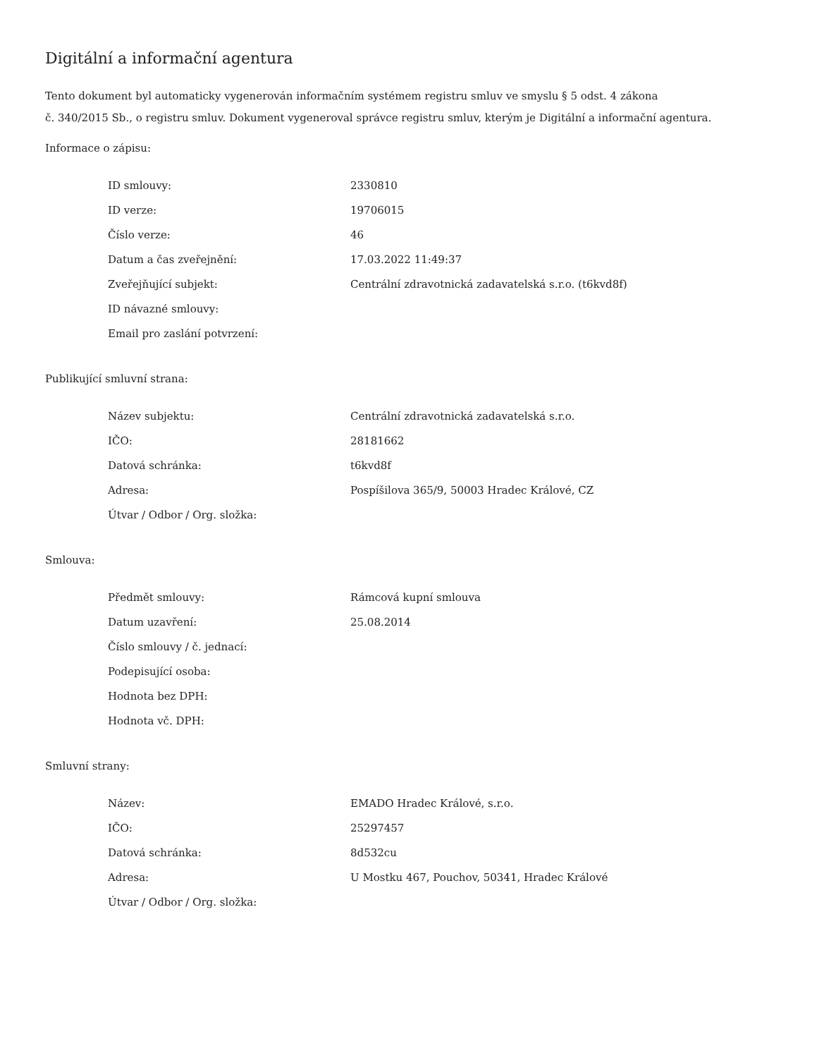Digitální a informační agentura
Tento dokument byl automaticky vygenerován informačním systémem registru smluv ve smyslu § 5 odst. 4 zákona
č. 340/2015 Sb., o registru smluv. Dokument vygeneroval správce registru smluv, kterým je Digitální a informační agentura.
Informace o zápisu:
| ID smlouvy: | 2330810 |
| ID verze: | 19706015 |
| Číslo verze: | 46 |
| Datum a čas zveřejnění: | 17.03.2022 11:49:37 |
| Zveřejňující subjekt: | Centrální zdravotnická zadavatelská s.r.o. (t6kvd8f) |
| ID návazné smlouvy: | |
| Email pro zaslání potvrzení: | |
Publikující smluvní strana:
| Název subjektu: | Centrální zdravotnická zadavatelská s.r.o. |
| IČO: | 28181662 |
| Datová schránka: | t6kvd8f |
| Adresa: | Pospíšilova 365/9, 50003 Hradec Králové, CZ |
| Útvar / Odbor / Org. složka: | |
Smlouva:
| Předmět smlouvy: | Rámcová kupní smlouva |
| Datum uzavření: | 25.08.2014 |
| Číslo smlouvy / č. jednací: | |
| Podepisující osoba: | |
| Hodnota bez DPH: | |
| Hodnota vč. DPH: | |
Smluvní strany:
| Název: | EMADO Hradec Králové, s.r.o. |
| IČO: | 25297457 |
| Datová schránka: | 8d532cu |
| Adresa: | U Mostku 467, Pouchov, 50341, Hradec Králové |
| Útvar / Odbor / Org. složka: | |